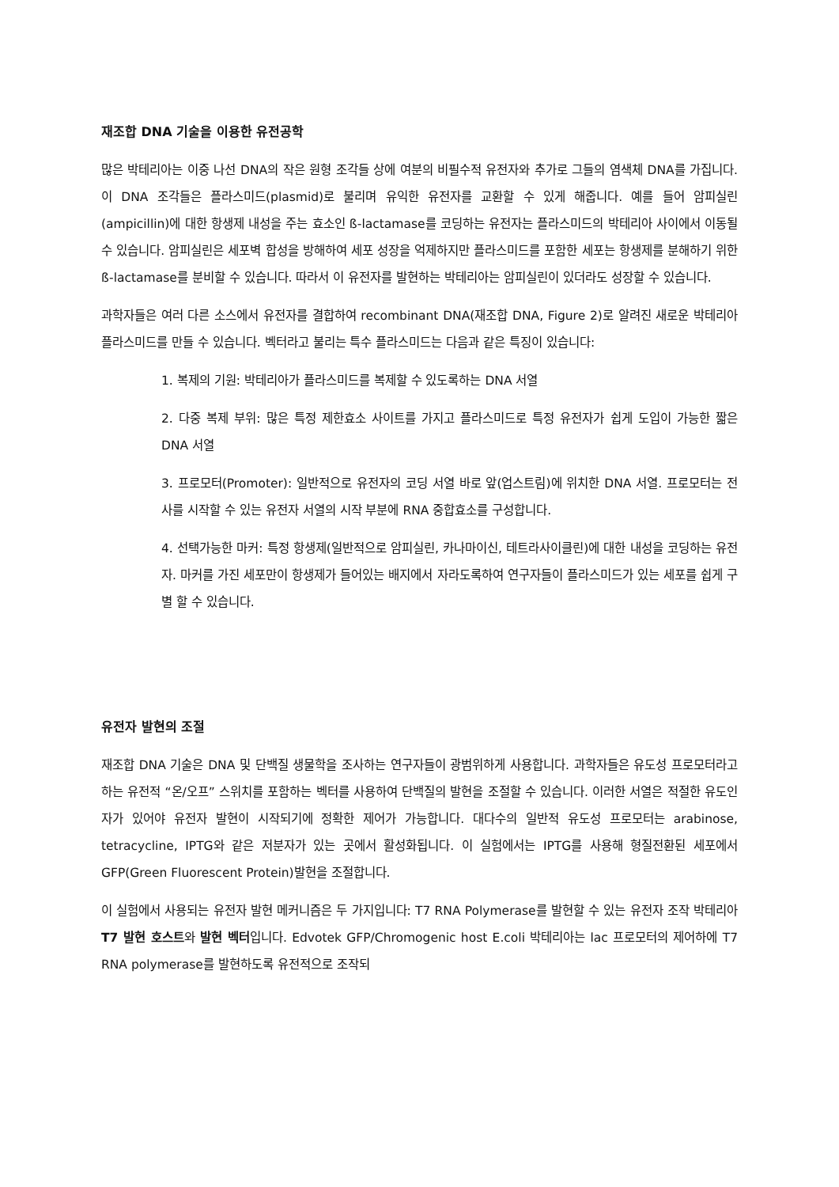재조합 DNA 기술을 이용한 유전공학
많은 박테리아는 이중 나선 DNA의 작은 원형 조각들 상에 여분의 비필수적 유전자와 추가로 그들의 염색체 DNA를 가집니다. 이 DNA 조각들은 플라스미드(plasmid)로 불리며 유익한 유전자를 교환할 수 있게 해줍니다. 예를 들어 암피실린(ampicillin)에 대한 항생제 내성을 주는 효소인 ß-lactamase를 코딩하는 유전자는 플라스미드의 박테리아 사이에서 이동될 수 있습니다. 암피실린은 세포벽 합성을 방해하여 세포 성장을 억제하지만 플라스미드를 포함한 세포는 항생제를 분해하기 위한 ß-lactamase를 분비할 수 있습니다. 따라서 이 유전자를 발현하는 박테리아는 암피실린이 있더라도 성장할 수 있습니다.
과학자들은 여러 다른 소스에서 유전자를 결합하여 recombinant DNA(재조합 DNA, Figure 2)로 알려진 새로운 박테리아 플라스미드를 만들 수 있습니다. 벡터라고 불리는 특수 플라스미드는 다음과 같은 특징이 있습니다:
1. 복제의 기원: 박테리아가 플라스미드를 복제할 수 있도록하는 DNA 서열
2. 다중 복제 부위: 많은 특정 제한효소 사이트를 가지고 플라스미드로 특정 유전자가 쉽게 도입이 가능한 짧은 DNA 서열
3. 프로모터(Promoter): 일반적으로 유전자의 코딩 서열 바로 앞(업스트림)에 위치한 DNA 서열. 프로모터는 전사를 시작할 수 있는 유전자 서열의 시작 부분에 RNA 중합효소를 구성합니다.
4. 선택가능한 마커: 특정 항생제(일반적으로 암피실린, 카나마이신, 테트라사이클린)에 대한 내성을 코딩하는 유전자. 마커를 가진 세포만이 항생제가 들어있는 배지에서 자라도록하여 연구자들이 플라스미드가 있는 세포를 쉽게 구별 할 수 있습니다.
유전자 발현의 조절
재조합 DNA 기술은 DNA 및 단백질 생물학을 조사하는 연구자들이 광범위하게 사용합니다. 과학자들은 유도성 프로모터라고하는 유전적 “온/오프” 스위치를 포함하는 벡터를 사용하여 단백질의 발현을 조절할 수 있습니다. 이러한 서열은 적절한 유도인자가 있어야 유전자 발현이 시작되기에 정확한 제어가 가능합니다. 대다수의 일반적 유도성 프로모터는 arabinose, tetracycline, IPTG와 같은 저분자가 있는 곳에서 활성화됩니다. 이 실험에서는 IPTG를 사용해 형질전환된 세포에서 GFP(Green Fluorescent Protein)발현을 조절합니다.
이 실험에서 사용되는 유전자 발현 메커니즘은 두 가지입니다: T7 RNA Polymerase를 발현할 수 있는 유전자 조작 박테리아 T7 발현 호스트와 발현 벡터입니다. Edvotek GFP/Chromogenic host E.coli 박테리아는 lac 프로모터의 제어하에 T7 RNA polymerase를 발현하도록 유전적으로 조작되